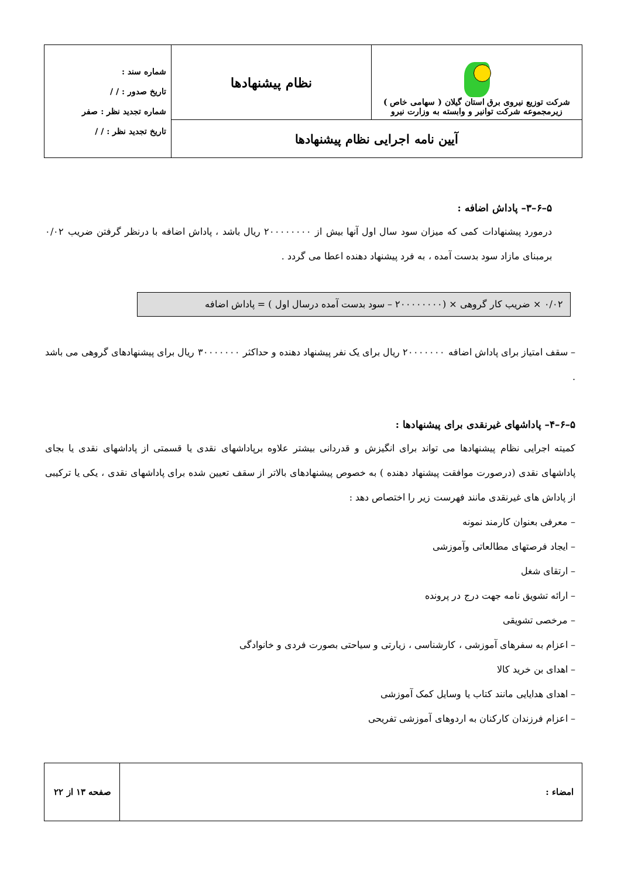| شرکت توزیع نیروی برق استان گیلان ( سهامی خاص ) زیرمجموعه شرکت توانیر و وابسته به وزارت نیرو | نظام پیشنهادها | شماره سند : تاریخ صدور : / / شماره تجدید نظر : صفر تاریخ تجدید نظر : / / |
| آیین نامه اجرایی نظام پیشنهادها | | |
۵–۶–۳– پاداش اضافه :
درمورد پیشنهادات کمی که میزان سود سال اول آنها بیش از ۲۰۰۰۰۰۰۰۰ ریال باشد ، پاداش اضافه با درنظر گرفتن ضریب ۰/۰۲ برمبنای مازاد سود بدست آمده ، به فرد پیشنهاد دهنده اعطا می گردد .
۰/۰۲ × ضریب کار گروهی × (۲۰۰۰۰۰۰۰۰ – سود بدست آمده درسال اول ) = پاداش اضافه
– سقف امتیاز برای پاداش اضافه ۲۰۰۰۰۰۰۰ ریال برای یک نفر پیشنهاد دهنده و حداکثر ۳۰۰۰۰۰۰۰ ریال برای پیشنهادهای گروهی می باشد .
۵–۶–۴– پاداشهای غیرنقدی برای پیشنهادها :
کمیته اجرایی نظام پیشنهادها می تواند برای انگیزش و قدردانی بیشتر علاوه برپاداشهای نقدی یا قسمتی از پاداشهای نقدی یا بجای پاداشهای نقدی (درصورت موافقت پیشنهاد دهنده ) به خصوص پیشنهادهای بالاتر از سقف تعیین شده برای پاداشهای نقدی ، یکی یا ترکیبی از پاداش های غیرنقدی مانند فهرست زیر را اختصاص دهد :
– معرفی بعنوان کارمند نمونه
– ایجاد فرصتهای مطالعاتی وآموزشی
– ارتقای شغل
– ارائه تشویق نامه جهت درج در پرونده
– مرخصی تشویقی
– اعزام به سفرهای آموزشی ، کارشناسی ، زیارتی و سیاحتی بصورت فردی و خانوادگی
– اهدای بن خرید کالا
– اهدای هدایایی مانند کتاب یا وسایل کمک آموزشی
– اعزام فرزندان کارکنان به اردوهای آموزشی تفریحی
| امضاء : | صفحه ۱۳ از ۲۲ |